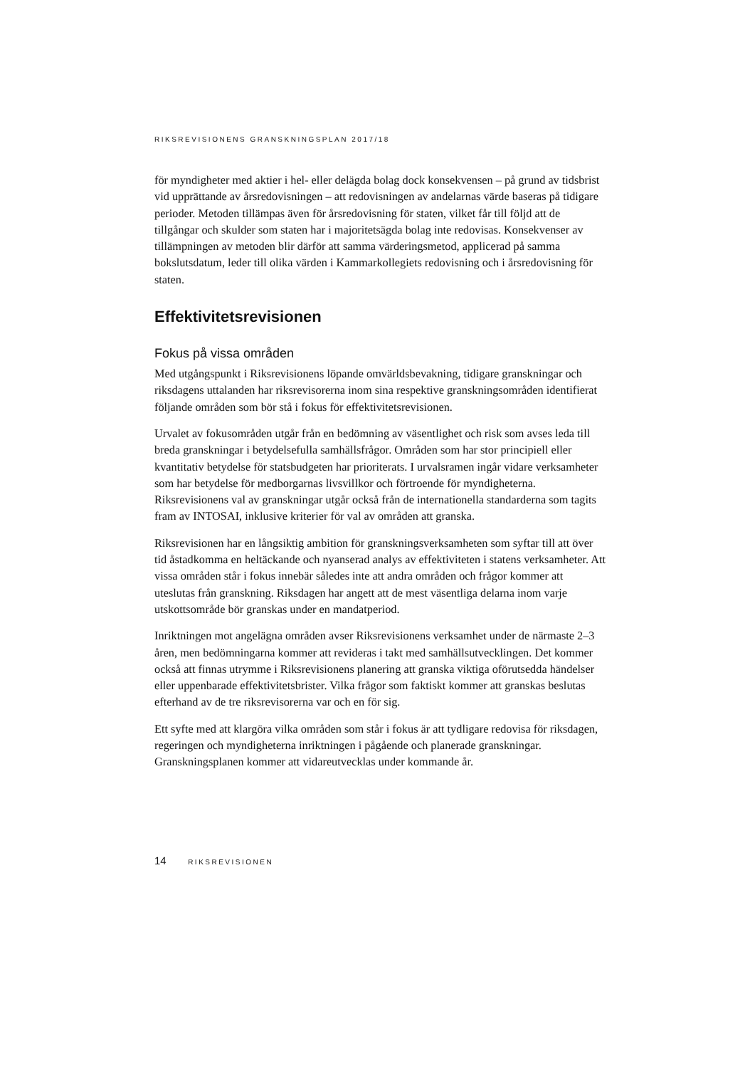RIKSREVISIONENS GRANSKNINGSPLAN 2017/18
för myndigheter med aktier i hel- eller delägda bolag dock konsekvensen – på grund av tidsbrist vid upprättande av årsredovisningen – att redovisningen av andelarnas värde baseras på tidigare perioder. Metoden tillämpas även för årsredovisning för staten, vilket får till följd att de tillgångar och skulder som staten har i majoritetsägda bolag inte redovisas. Konsekvenser av tillämpningen av metoden blir därför att samma värderingsmetod, applicerad på samma bokslutsdatum, leder till olika värden i Kammarkollegiets redovisning och i årsredovisning för staten.
Effektivitetsrevisionen
Fokus på vissa områden
Med utgångspunkt i Riksrevisionens löpande omvärldsbevakning, tidigare granskningar och riksdagens uttalanden har riksrevisorerna inom sina respektive granskningsområden identifierat följande områden som bör stå i fokus för effektivitetsrevisionen.
Urvalet av fokusområden utgår från en bedömning av väsentlighet och risk som avses leda till breda granskningar i betydelsefulla samhällsfrågor. Områden som har stor principiell eller kvantitativ betydelse för statsbudgeten har prioriterats. I urvalsramen ingår vidare verksamheter som har betydelse för medborgarnas livsvillkor och förtroende för myndigheterna. Riksrevisionens val av granskningar utgår också från de internationella standarderna som tagits fram av INTOSAI, inklusive kriterier för val av områden att granska.
Riksrevisionen har en långsiktig ambition för granskningsverksamheten som syftar till att över tid åstadkomma en heltäckande och nyanserad analys av effektiviteten i statens verksamheter. Att vissa områden står i fokus innebär således inte att andra områden och frågor kommer att uteslutas från granskning. Riksdagen har angett att de mest väsentliga delarna inom varje utskottsområde bör granskas under en mandatperiod.
Inriktningen mot angelägna områden avser Riksrevisionens verksamhet under de närmaste 2–3 åren, men bedömningarna kommer att revideras i takt med samhällsutvecklingen. Det kommer också att finnas utrymme i Riksrevisionens planering att granska viktiga oförutsedda händelser eller uppenbarade effektivitetsbrister. Vilka frågor som faktiskt kommer att granskas beslutas efterhand av de tre riksrevisorerna var och en för sig.
Ett syfte med att klargöra vilka områden som står i fokus är att tydligare redovisa för riksdagen, regeringen och myndigheterna inriktningen i pågående och planerade granskningar. Granskningsplanen kommer att vidareutvecklas under kommande år.
14 RIKSREVISIONEN